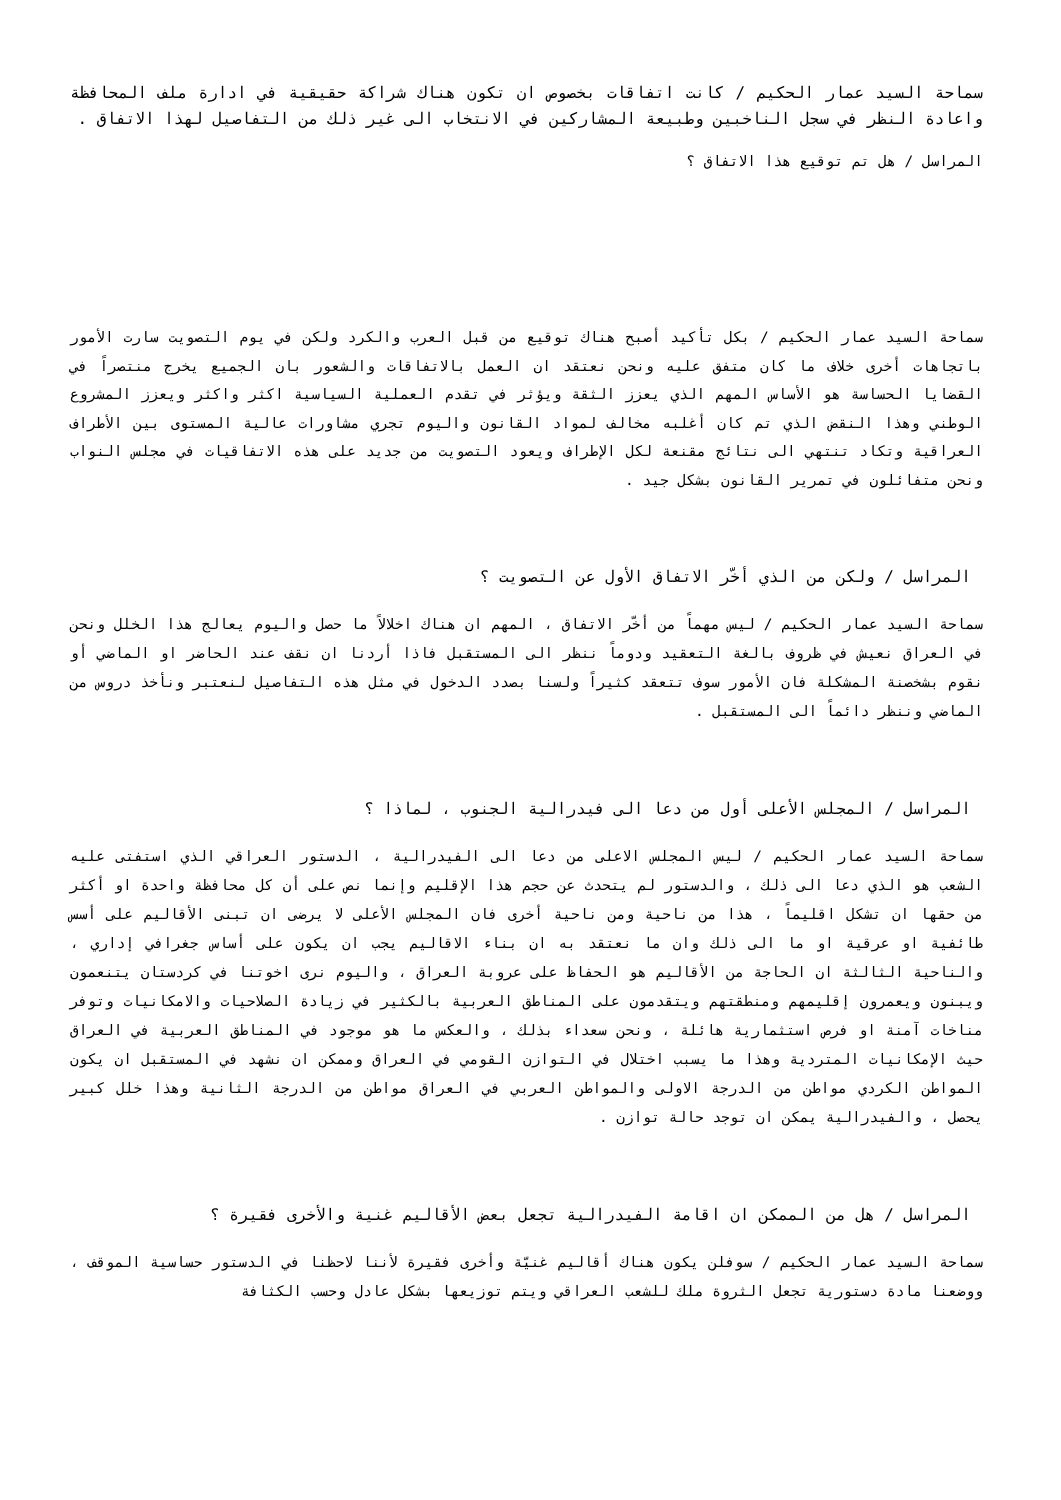سماحة السيد عمار الحكيم / كانت اتفاقات بخصوص ان تكون هناك شراكة حقيقية في ادارة ملف المحافظة واعادة النظر في سجل الناخبين وطبيعة المشاركين في الانتخاب الى غير ذلك من التفاصيل لهذا الاتفاق .
المراسل / هل تم توقيع هذا الاتفاق ؟
سماحة السيد عمار الحكيم / بكل تأكيد أصبح هناك توقيع من قبل العرب والكرد ولكن في يوم التصويت سارت الأمور باتجاهات أخرى خلاف ما كان متفق عليه ونحن نعتقد ان العمل بالاتفاقات والشعور بان الجميع يخرج منتصراً في القضايا الحساسة هو الأساس المهم الذي يعزز الثقة ويؤثر في تقدم العملية السياسية اكثر واكثر ويعزز المشروع الوطني وهذا النقض الذي تم كان أغلبه مخالف لمواد القانون واليوم تجري مشاورات عالية المستوى بين الأطراف العراقية وتكاد تنتهي الى نتائج مقنعة لكل الإطراف ويعود التصويت من جديد على هذه الاتفاقيات في مجلس النواب ونحن متفائلون في تمرير القانون بشكل جيد .
المراسل / ولكن من الذي أخّر الاتفاق الأول عن التصويت ؟
سماحة السيد عمار الحكيم / ليس مهماً من أخّر الاتفاق ، المهم ان هناك اخلالاً ما حصل واليوم يعالج هذا الخلل ونحن في العراق نعيش في ظروف بالغة التعقيد ودوماً ننظر الى المستقبل فاذا أردنا ان نقف عند الحاضر او الماضي أو نقوم بشخصنة المشكلة فان الأمور سوف تتعقد كثيراً ولسنا بصدد الدخول في مثل هذه التفاصيل لنعتبر ونأخذ دروس من الماضي وننظر دائماً الى المستقبل .
المراسل / المجلس الأعلى أول من دعا الى فيدرالية الجنوب ، لماذا ؟
سماحة السيد عمار الحكيم / ليس المجلس الاعلى من دعا الى الفيدرالية ، الدستور العراقي الذي استفتى عليه الشعب هو الذي دعا الى ذلك ، والدستور لم يتحدث عن حجم هذا الإقليم وإنما نص على أن كل محافظة واحدة او أكثر من حقها ان تشكل اقليماً ، هذا من ناحية ومن ناحية أخرى فان المجلس الأعلى لا يرضى ان تبنى الأقاليم على أسس طائفية او عرقية او ما الى ذلك وان ما نعتقد به ان بناء الاقاليم يجب ان يكون على أساس جغرافي إداري ، والناحية الثالثة ان الحاجة من الأقاليم هو الحفاظ على عروبة العراق ، واليوم نرى اخوتنا في كردستان يتنعمون ويبنون ويعمرون إقليمهم ومنطقتهم ويتقدمون على المناطق العربية بالكثير في زيادة الصلاحيات والامكانيات وتوفر مناخات آمنة او فرص استثمارية هائلة ، ونحن سعداء بذلك ، والعكس ما هو موجود في المناطق العربية في العراق حيث الإمكانيات المتردية وهذا ما يسبب اختلال في التوازن القومي في العراق وممكن ان نشهد في المستقبل ان يكون المواطن الكردي مواطن من الدرجة الاولى والمواطن العربي في العراق مواطن من الدرجة الثانية وهذا خلل كبير يحصل ، والفيدرالية يمكن ان توجد حالة توازن .
المراسل / هل من الممكن ان اقامة الفيدرالية تجعل بعض الأقاليم غنية والأخرى فقيرة ؟
سماحة السيد عمار الحكيم / سوفلن يكون هناك أقاليم غنيّة وأخرى فقيرة لأننا لاحظنا في الدستور حساسية الموقف ، ووضعنا مادة دستورية تجعل الثروة ملك للشعب العراقي ويتم توزيعها بشكل عادل وحسب الكثافة